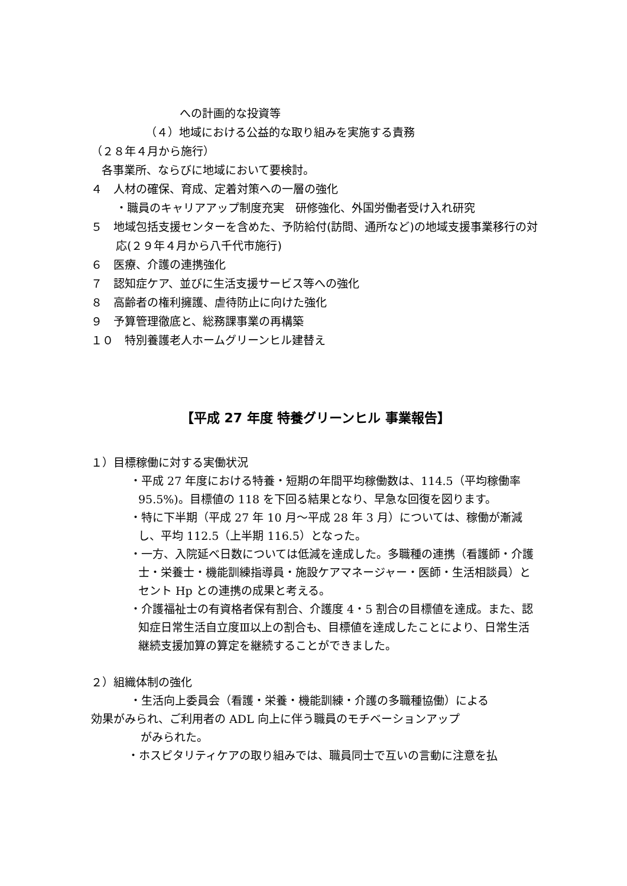への計画的な投資等
（４）地域における公益的な取り組みを実施する責務
（２８年４月から施行）
各事業所、ならびに地域において要検討。
４　人材の確保、育成、定着対策への一層の強化
・職員のキャリアアップ制度充実　研修強化、外国労働者受け入れ研究
５　地域包括支援センターを含めた、予防給付(訪問、通所など)の地域支援事業移行の対応(２９年４月から八千代市施行)
６　医療、介護の連携強化
７　認知症ケア、並びに生活支援サービス等への強化
８　高齢者の権利擁護、虐待防止に向けた強化
９　予算管理徹底と、総務課事業の再構築
１０　特別養護老人ホームグリーンヒル建替え
【平成 27 年度 特養グリーンヒル 事業報告】
１）目標稼働に対する実働状況
・平成 27 年度における特養・短期の年間平均稼働数は、114.5（平均稼働率 95.5%)。目標値の 118 を下回る結果となり、早急な回復を図ります。
・特に下半期（平成 27 年 10 月～平成 28 年 3 月）については、稼働が漸減し、平均 112.5（上半期 116.5）となった。
・一方、入院延べ日数については低減を達成した。多職種の連携（看護師・介護士・栄養士・機能訓練指導員・施設ケアマネージャー・医師・生活相談員）とセント Hp との連携の成果と考える。
・介護福祉士の有資格者保有割合、介護度 4・5 割合の目標値を達成。また、認知症日常生活自立度Ⅲ以上の割合も、目標値を達成したことにより、日常生活継続支援加算の算定を継続することができました。
２）組織体制の強化
・生活向上委員会（看護・栄養・機能訓練・介護の多職種協働）による
効果がみられ、ご利用者の ADL 向上に伴う職員のモチベーションアップ
がみられた。
・ホスピタリティケアの取り組みでは、職員同士で互いの言動に注意を払